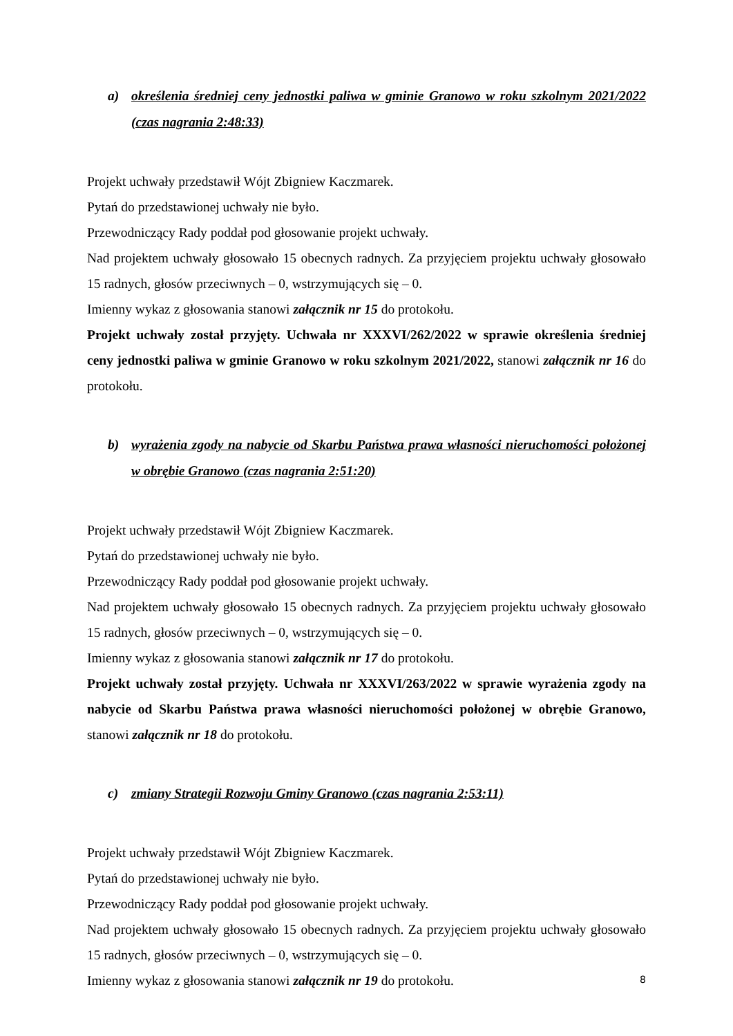a) określenia średniej ceny jednostki paliwa w gminie Granowo w roku szkolnym 2021/2022 (czas nagrania 2:48:33)
Projekt uchwały przedstawił Wójt Zbigniew Kaczmarek.
Pytań do przedstawionej uchwały nie było.
Przewodniczący Rady poddał pod głosowanie projekt uchwały.
Nad projektem uchwały głosowało 15 obecnych radnych. Za przyjęciem projektu uchwały głosowało 15 radnych, głosów przeciwnych – 0, wstrzymujących się – 0.
Imienny wykaz z głosowania stanowi załącznik nr 15 do protokołu.
Projekt uchwały został przyjęty. Uchwała nr XXXVI/262/2022 w sprawie określenia średniej ceny jednostki paliwa w gminie Granowo w roku szkolnym 2021/2022, stanowi załącznik nr 16 do protokołu.
b) wyrażenia zgody na nabycie od Skarbu Państwa prawa własności nieruchomości położonej w obrębie Granowo (czas nagrania 2:51:20)
Projekt uchwały przedstawił Wójt Zbigniew Kaczmarek.
Pytań do przedstawionej uchwały nie było.
Przewodniczący Rady poddał pod głosowanie projekt uchwały.
Nad projektem uchwały głosowało 15 obecnych radnych. Za przyjęciem projektu uchwały głosowało 15 radnych, głosów przeciwnych – 0, wstrzymujących się – 0.
Imienny wykaz z głosowania stanowi załącznik nr 17 do protokołu.
Projekt uchwały został przyjęty. Uchwała nr XXXVI/263/2022 w sprawie wyrażenia zgody na nabycie od Skarbu Państwa prawa własności nieruchomości położonej w obrębie Granowo, stanowi załącznik nr 18 do protokołu.
c) zmiany Strategii Rozwoju Gminy Granowo (czas nagrania 2:53:11)
Projekt uchwały przedstawił Wójt Zbigniew Kaczmarek.
Pytań do przedstawionej uchwały nie było.
Przewodniczący Rady poddał pod głosowanie projekt uchwały.
Nad projektem uchwały głosowało 15 obecnych radnych. Za przyjęciem projektu uchwały głosowało 15 radnych, głosów przeciwnych – 0, wstrzymujących się – 0.
Imienny wykaz z głosowania stanowi załącznik nr 19 do protokołu.
8